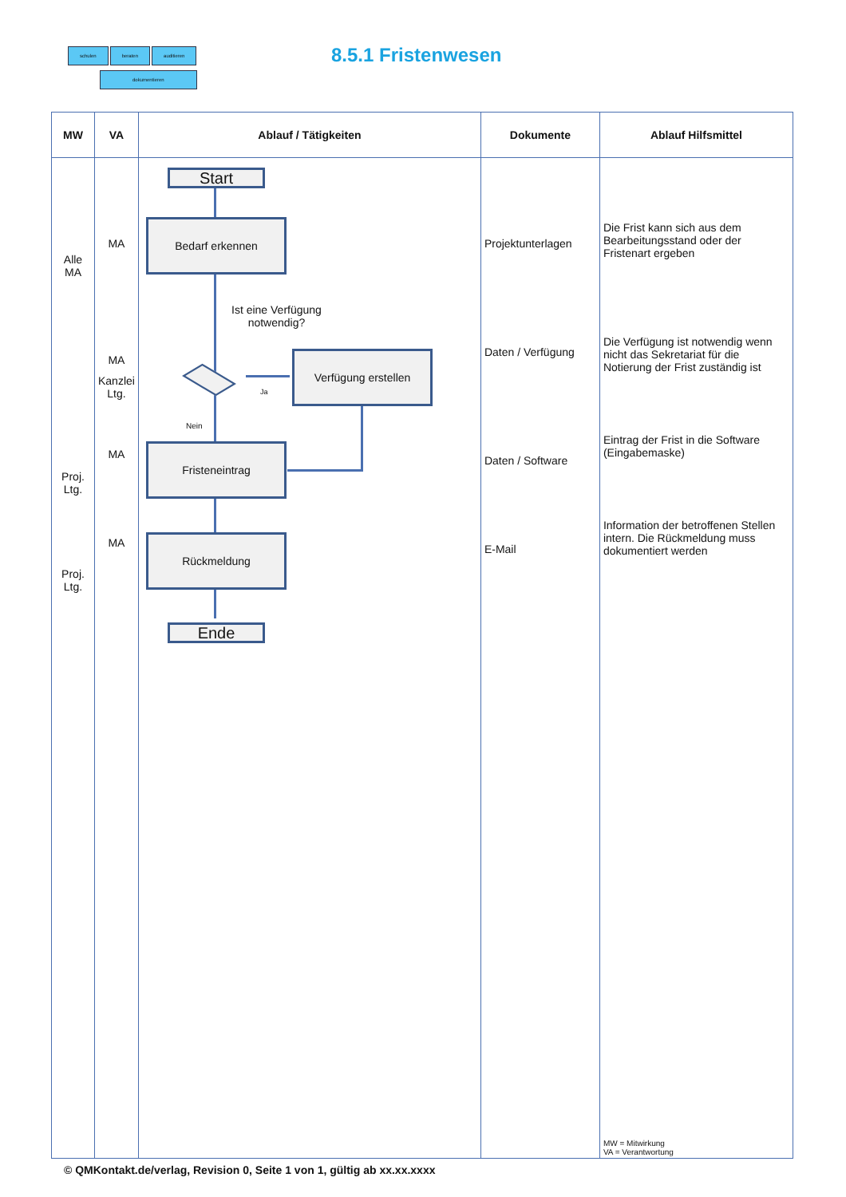schulen beraten auditieren
dokumentieren
8.5.1 Fristenwesen
| MW | VA | Ablauf / Tätigkeiten | Dokumente | Ablauf Hilfsmittel |
| --- | --- | --- | --- | --- |
| Alle MA Proj. Ltg. Proj. Ltg. | MA MA Kanzlei Ltg. MA MA | | Projektunterlagen Daten / Verfügung Daten / Software E-Mail | Die Frist kann sich aus dem Bearbeitungsstand oder der Fristenart ergeben Die Verfügung ist notwendig wenn nicht das Sekretariat für die Notierung der Frist zuständig ist Eintrag der Frist in die Software (Eingabemaske) Information der betroffenen Stellen intern. Die Rückmeldung muss dokumentiert werden MW = Mitwirkung VA = Verantwortung |
Start
Bedarf erkennen
Ist eine Verfügung
notwendig?
Ja
Verfügung erstellen
Nein
Fristeneintrag
Rückmeldung
Ende
© QMKontakt.de/verlag, Revision 0, Seite 1 von 1, gültig ab xx.xx.xxxx